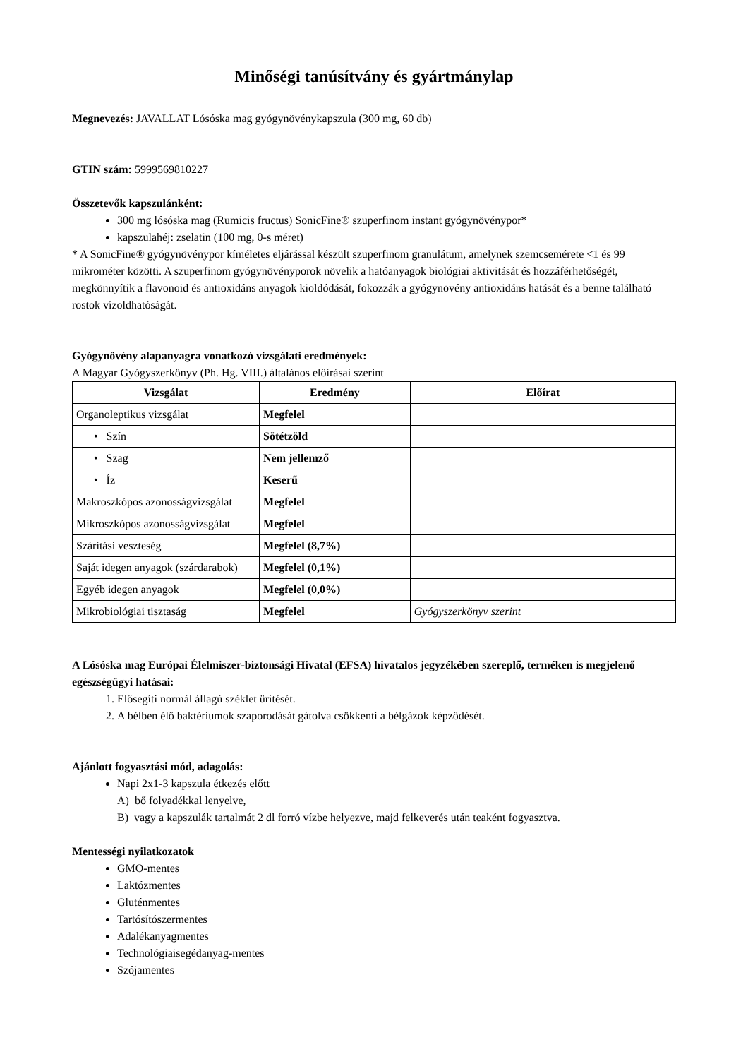Minőségi tanúsítvány és gyártmánylap
Megnevezés: JAVALLAT Lósóska mag gyógynövénykapszula (300 mg, 60 db)
GTIN szám: 5999569810227
Összetevők kapszulánként:
300 mg lósóska mag (Rumicis fructus) SonicFine® szuperfinom instant gyógynövénypor*
kapszulahéj: zselatin (100 mg, 0-s méret)
* A SonicFine® gyógynövénypor kíméletes eljárással készült szuperfinom granulátum, amelynek szemcsemérete <1 és 99 mikrométer közötti. A szuperfinom gyógynövényporok növelik a hatóanyagok biológiai aktivitását és hozzáférhetőségét, megkönnyítik a flavonoid és antioxidáns anyagok kioldódását, fokozzák a gyógynövény antioxidáns hatását és a benne található rostok vízoldhatóságát.
Gyógynövény alapanyagra vonatkozó vizsgálati eredmények:
A Magyar Gyógyszerkönyv (Ph. Hg. VIII.) általános előírásai szerint
| Vizsgálat | Eredmény | Előírat |
| --- | --- | --- |
| Organoleptikus vizsgálat | Megfelel | |
| • Szín | Sötétzöld | |
| • Szag | Nem jellemző | |
| • Íz | Keserű | |
| Makroszkópos azonosságvizsgálat | Megfelel | |
| Mikroszkópos azonosságvizsgálat | Megfelel | |
| Szárítási veszteség | Megfelel (8,7%) | |
| Saját idegen anyagok (szárdarabok) | Megfelel (0,1%) | |
| Egyéb idegen anyagok | Megfelel (0,0%) | |
| Mikrobiológiai tisztaság | Megfelel | Gyógyszerkönyv szerint |
A Lósóska mag Európai Élelmiszer-biztonsági Hivatal (EFSA) hivatalos jegyzékében szereplő, terméken is megjelenő egészségügyi hatásai:
1. Elősegíti normál állagú széklet ürítését.
2. A bélben élő baktériumok szaporodását gátolva csökkenti a bélgázok képződését.
Ajánlott fogyasztási mód, adagolás:
Napi 2x1-3 kapszula étkezés előtt
A) bő folyadékkal lenyelve,
B) vagy a kapszulák tartalmát 2 dl forró vízbe helyezve, majd felkeverés után teaként fogyasztva.
Mentességi nyilatkozatok
GMO-mentes
Laktózmentes
Gluténmentes
Tartósítószermentes
Adalékanyagmentes
Technológiaisegédanyag-mentes
Szójamentes